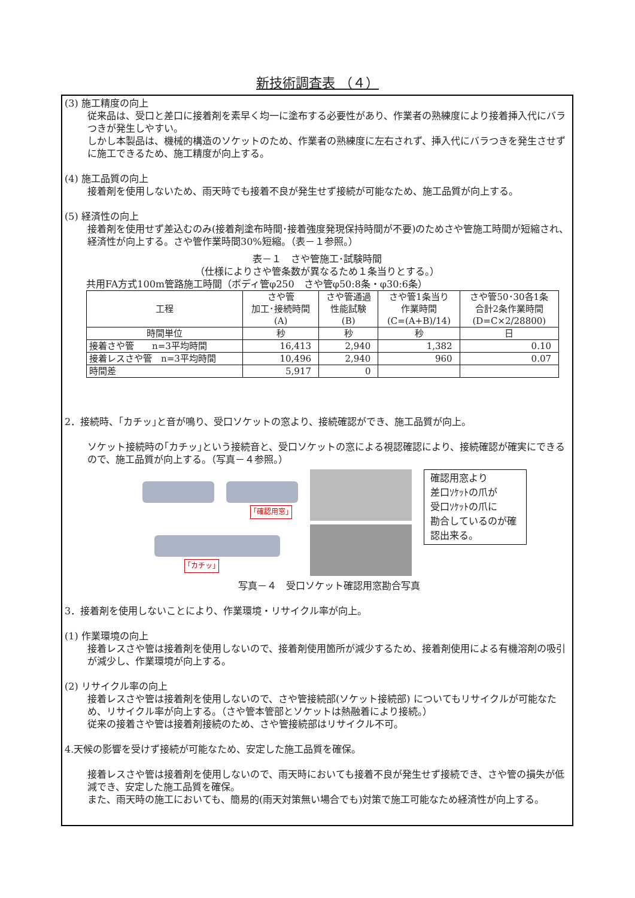新技術調査表 （４）
(3) 施工精度の向上
従来品は、受口と差口に接着剤を素早く均一に塗布する必要性があり、作業者の熟練度により接着挿入代にバラつきが発生しやすい。
しかし本製品は、機械的構造のソケットのため、作業者の熟練度に左右されず、挿入代にバラつきを発生させずに施工できるため、施工精度が向上する。
(4) 施工品質の向上
接着剤を使用しないため、雨天時でも接着不良が発生せず接続が可能なため、施工品質が向上する。
(5) 経済性の向上
接着剤を使用せず差込むのみ(接着剤塗布時間･接着強度発現保持時間が不要)のためさや管施工時間が短縮され、経済性が向上する。さや管作業時間30%短縮。（表－１参照。）
表－１　さや管施工･試験時間
（仕様によりさや管条数が異なるため１条当りとする。）
共用FA方式100m管路施工時間（ボディ管φ250　さや管φ50:8条・φ30:6条）
| 工程 | さや管 加工･接続時間 (A) | さや管通過 性能試験 (B) | さや管1条当り 作業時間 (C=(A+B)/14) | さや管50･30各1条 合計2条作業時間 (D=C×2/28800) |
| --- | --- | --- | --- | --- |
| 時間単位 | 秒 | 秒 | 秒 | 日 |
| 接着さや管 n=3平均時間 | 16,413 | 2,940 | 1,382 | 0.10 |
| 接着レスさや管 n=3平均時間 | 10,496 | 2,940 | 960 | 0.07 |
| 時間差 | 5,917 | 0 | | |
2．接続時、｢カチッ｣と音が鳴り、受口ソケットの窓より、接続確認ができ、施工品質が向上。
ソケット接続時の｢カチッ｣という接続音と、受口ソケットの窓による視認確認により、接続確認が確実にできるので、施工品質が向上する。（写真－４参照。）
｢確認用窓｣
｢カチッ｣
確認用窓より
差口ｿｹｯﾄの爪が
受口ｿｹｯﾄの爪に
勘合しているのが確認出来る。
写真－４　受口ソケット確認用窓勘合写真
3．接着剤を使用しないことにより、作業環境・リサイクル率が向上。
(1) 作業環境の向上
接着レスさや管は接着剤を使用しないので、接着剤使用箇所が減少するため、接着剤使用による有機溶剤の吸引が減少し、作業環境が向上する。
(2) リサイクル率の向上
接着レスさや管は接着剤を使用しないので、さや管接続部(ソケット接続部) についてもリサイクルが可能なため、リサイクル率が向上する。（さや管本管部とソケットは熱融着により接続。）
従来の接着さや管は接着剤接続のため、さや管接続部はリサイクル不可。
4.天候の影響を受けず接続が可能なため、安定した施工品質を確保。
接着レスさや管は接着剤を使用しないので、雨天時においても接着不良が発生せず接続でき、さや管の損失が低減でき、安定した施工品質を確保。
また、雨天時の施工においても、簡易的(雨天対策無い場合でも)対策で施工可能なため経済性が向上する。